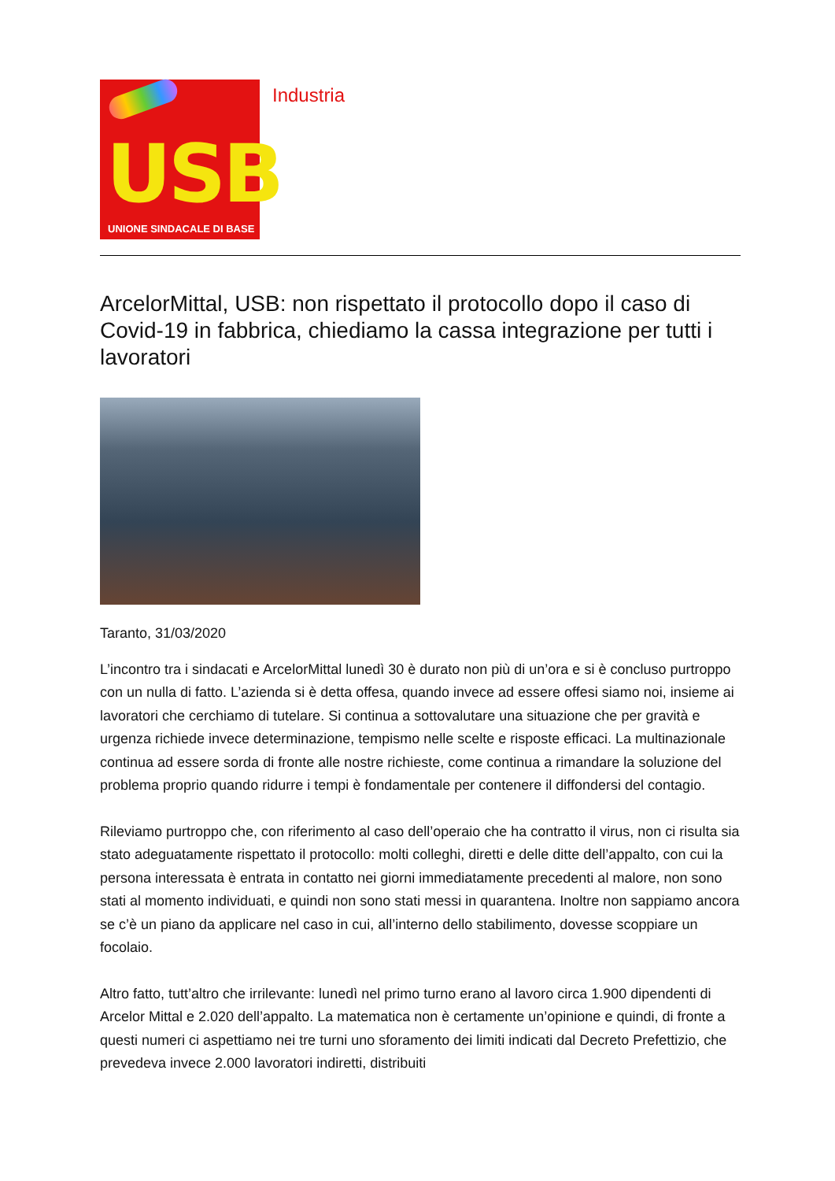USB
UNIONE SINDACALE DI BASE
Industria
ArcelorMittal, USB: non rispettato il protocollo dopo il caso di Covid-19 in fabbrica, chiediamo la cassa integrazione per tutti i lavoratori
Taranto, 31/03/2020
L’incontro tra i sindacati e ArcelorMittal lunedì 30 è durato non più di un’ora e si è concluso purtroppo con un nulla di fatto. L’azienda si è detta offesa, quando invece ad essere offesi siamo noi, insieme ai lavoratori che cerchiamo di tutelare. Si continua a sottovalutare una situazione che per gravità e urgenza richiede invece determinazione, tempismo nelle scelte e risposte efficaci. La multinazionale continua ad essere sorda di fronte alle nostre richieste, come continua a rimandare la soluzione del problema proprio quando ridurre i tempi è fondamentale per contenere il diffondersi del contagio.
Rileviamo purtroppo che, con riferimento al caso dell’operaio che ha contratto il virus, non ci risulta sia stato adeguatamente rispettato il protocollo: molti colleghi, diretti e delle ditte dell’appalto, con cui la persona interessata è entrata in contatto nei giorni immediatamente precedenti al malore, non sono stati al momento individuati, e quindi non sono stati messi in quarantena. Inoltre non sappiamo ancora se c’è un piano da applicare nel caso in cui, all’interno dello stabilimento, dovesse scoppiare un focolaio.
Altro fatto, tutt’altro che irrilevante: lunedì nel primo turno erano al lavoro circa 1.900 dipendenti di Arcelor Mittal e 2.020 dell’appalto. La matematica non è certamente un’opinione e quindi, di fronte a questi numeri ci aspettiamo nei tre turni uno sforamento dei limiti indicati dal Decreto Prefettizio, che prevedeva invece 2.000 lavoratori indiretti, distribuiti